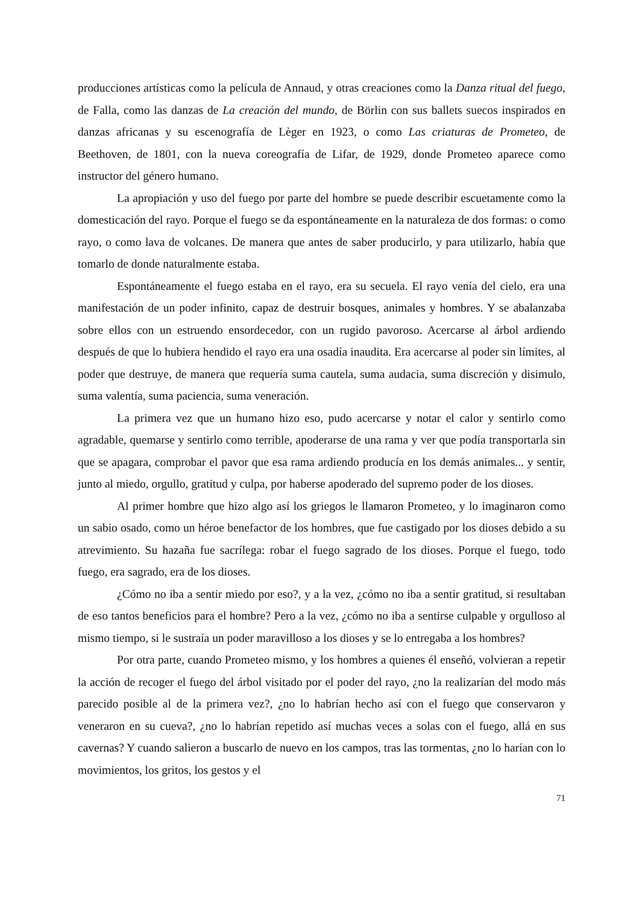producciones artísticas como la película de Annaud, y otras creaciones como la Danza ritual del fuego, de Falla, como las danzas de La creación del mundo, de Börlin con sus ballets suecos inspirados en danzas africanas y su escenografía de Lèger en 1923, o como Las criaturas de Prometeo, de Beethoven, de 1801, con la nueva coreografía de Lifar, de 1929, donde Prometeo aparece como instructor del género humano.
La apropiación y uso del fuego por parte del hombre se puede describir escuetamente como la domesticación del rayo. Porque el fuego se da espontáneamente en la naturaleza de dos formas: o como rayo, o como lava de volcanes. De manera que antes de saber producirlo, y para utilizarlo, había que tomarlo de donde naturalmente estaba.
Espontáneamente el fuego estaba en el rayo, era su secuela. El rayo venía del cielo, era una manifestación de un poder infinito, capaz de destruir bosques, animales y hombres. Y se abalanzaba sobre ellos con un estruendo ensordecedor, con un rugido pavoroso. Acercarse al árbol ardiendo después de que lo hubiera hendido el rayo era una osadía inaudita. Era acercarse al poder sin límites, al poder que destruye, de manera que requería suma cautela, suma audacia, suma discreción y disimulo, suma valentía, suma paciencia, suma veneración.
La primera vez que un humano hizo eso, pudo acercarse y notar el calor y sentirlo como agradable, quemarse y sentirlo como terrible, apoderarse de una rama y ver que podía transportarla sin que se apagara, comprobar el pavor que esa rama ardiendo producía en los demás animales... y sentir, junto al miedo, orgullo, gratitud y culpa, por haberse apoderado del supremo poder de los dioses.
Al primer hombre que hizo algo así los griegos le llamaron Prometeo, y lo imaginaron como un sabio osado, como un héroe benefactor de los hombres, que fue castigado por los dioses debido a su atrevimiento. Su hazaña fue sacrílega: robar el fuego sagrado de los dioses. Porque el fuego, todo fuego, era sagrado, era de los dioses.
¿Cómo no iba a sentir miedo por eso?, y a la vez, ¿cómo no iba a sentir gratitud, si resultaban de eso tantos beneficios para el hombre? Pero a la vez, ¿cómo no iba a sentirse culpable y orgulloso al mismo tiempo, si le sustraía un poder maravilloso a los dioses y se lo entregaba a los hombres?
Por otra parte, cuando Prometeo mismo, y los hombres a quienes él enseñó, volvieran a repetir la acción de recoger el fuego del árbol visitado por el poder del rayo, ¿no la realizarían del modo más parecido posible al de la primera vez?, ¿no lo habrían hecho así con el fuego que conservaron y veneraron en su cueva?, ¿no lo habrían repetido así muchas veces a solas con el fuego, allá en sus cavernas? Y cuando salieron a buscarlo de nuevo en los campos, tras las tormentas, ¿no lo harían con lo movimientos, los gritos, los gestos y el
71